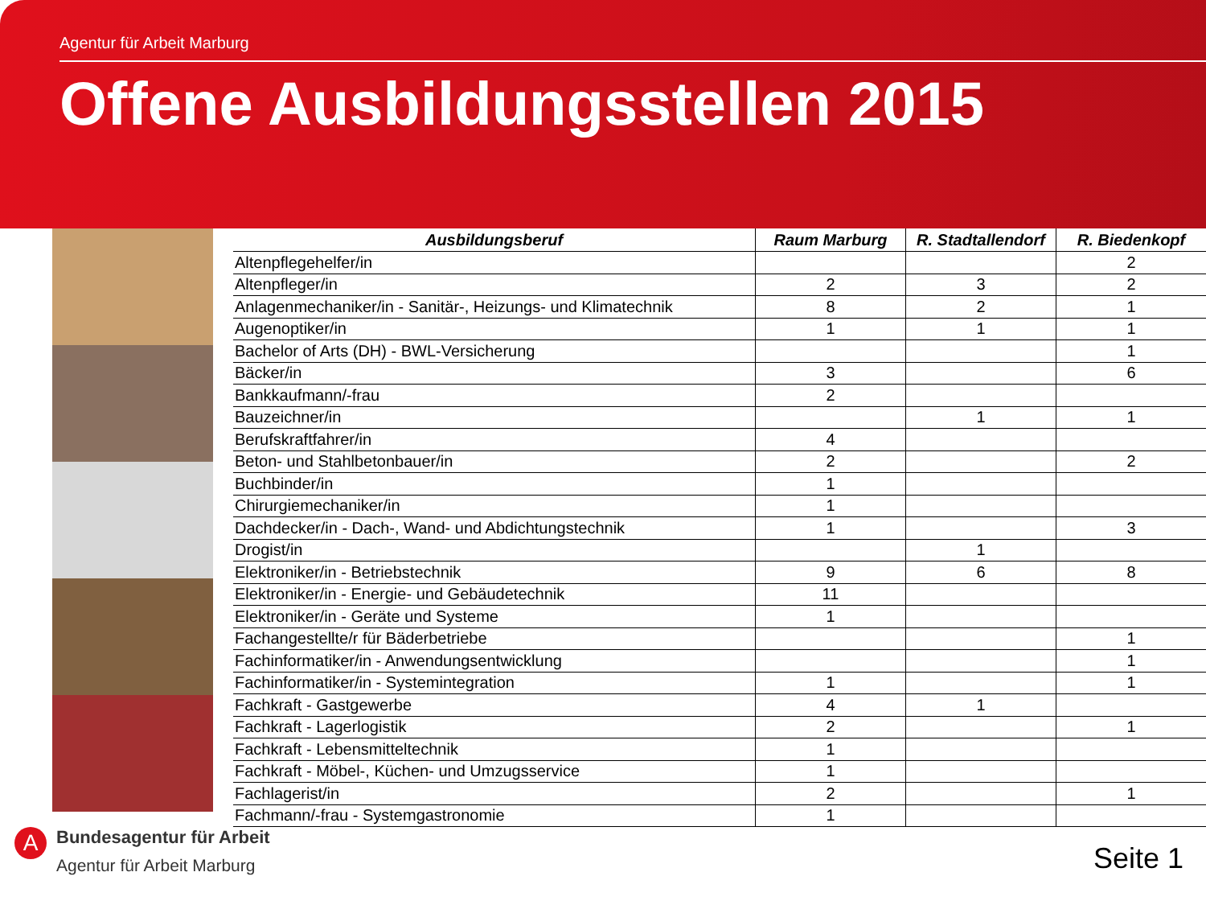Agentur für Arbeit Marburg
Offene Ausbildungsstellen 2015
| Ausbildungsberuf | Raum Marburg | R. Stadtallendorf | R. Biedenkopf |
| --- | --- | --- | --- |
| Altenpflegehelfer/in | | | 2 |
| Altenpfleger/in | 2 | 3 | 2 |
| Anlagenmechaniker/in - Sanitär-, Heizungs- und Klimatechnik | 8 | 2 | 1 |
| Augenoptiker/in | 1 | 1 | 1 |
| Bachelor of Arts (DH) - BWL-Versicherung | | | 1 |
| Bäcker/in | 3 | | 6 |
| Bankkaufmann/-frau | 2 | | |
| Bauzeichner/in | | 1 | 1 |
| Berufskraftfahrer/in | 4 | | |
| Beton- und Stahlbetonbauer/in | 2 | | 2 |
| Buchbinder/in | 1 | | |
| Chirurgiemechaniker/in | 1 | | |
| Dachdecker/in - Dach-, Wand- und Abdichtungstechnik | 1 | | 3 |
| Drogist/in | | 1 | |
| Elektroniker/in - Betriebstechnik | 9 | 6 | 8 |
| Elektroniker/in - Energie- und Gebäudetechnik | 11 | | |
| Elektroniker/in - Geräte und Systeme | 1 | | |
| Fachangestellte/r für Bäderbetriebe | | | 1 |
| Fachinformatiker/in - Anwendungsentwicklung | | | 1 |
| Fachinformatiker/in - Systemintegration | 1 | | 1 |
| Fachkraft - Gastgewerbe | 4 | 1 | |
| Fachkraft - Lagerlogistik | 2 | | 1 |
| Fachkraft - Lebensmitteltechnik | 1 | | |
| Fachkraft - Möbel-, Küchen- und Umzugsservice | 1 | | |
| Fachlagerist/in | 2 | | 1 |
| Fachmann/-frau - Systemgastronomie | 1 | | |
A
Bundesagentur für Arbeit
Agentur für Arbeit Marburg
Seite 1